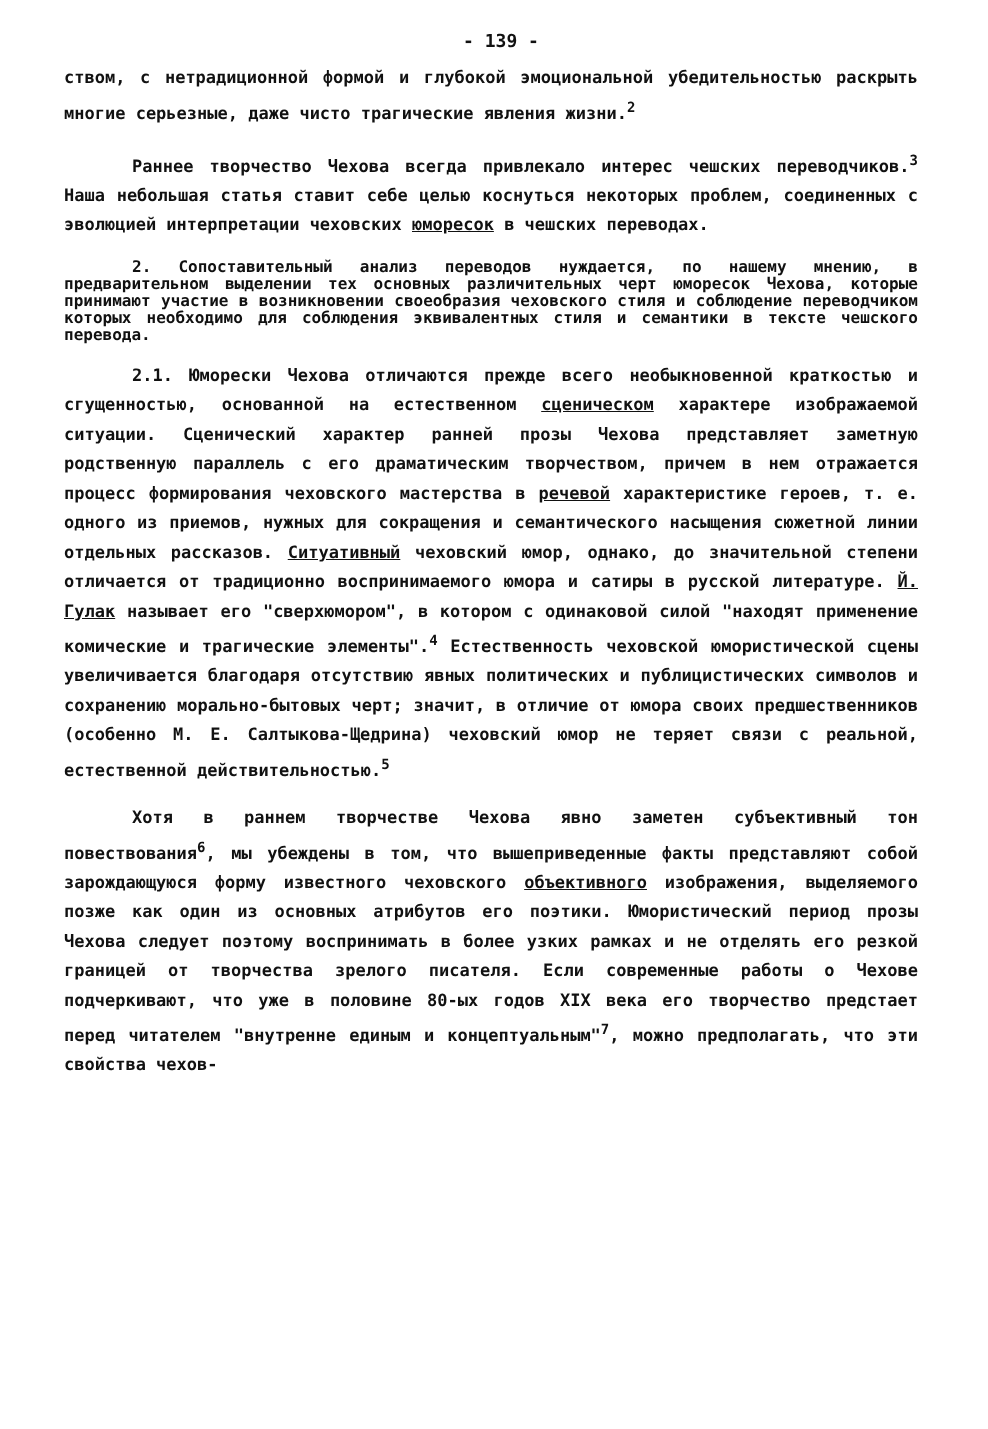- 139 -
ством, с нетрадиционной формой и глубокой эмоциональной убедительностью раскрыть многие серьезные, даже чисто трагические явления жизни.<sup>2</sup>
Раннее творчество Чехова всегда привлекало интерес чешских переводчиков.<sup>3</sup> Наша небольшая статья ставит себе целью коснуться некоторых проблем, соединенных с эволюцией интерпретации чеховских юморесок в чешских переводах.
2. Сопоставительный анализ переводов нуждается, по нашему мнению, в предварительном выделении тех основных различительных черт юморесок Чехова, которые принимают участие в возникновении своеобразия чеховского стиля и соблюдение переводчиком которых необходимо для соблюдения эквивалентных стиля и семантики в тексте чешского перевода.
2.1. Юморески Чехова отличаются прежде всего необыкновенной краткостью и сгущенностью, основанной на естественном сценическом характере изображаемой ситуации. Сценический характер ранней прозы Чехова представляет заметную родственную параллель с его драматическим творчеством, причем в нем отражается процесс формирования чеховского мастерства в речевой характеристике героев, т. е. одного из приемов, нужных для сокращения и семантического насыщения сюжетной линии отдельных рассказов. Ситуативный чеховский юмор, однако, до значительной степени отличается от традиционно воспринимаемого юмора и сатиры в русской литературе. Й. Гулак называет его "сверхюмором", в котором с одинаковой силой "находят применение комические и трагические элементы".<sup>4</sup> Естественность чеховской юмористической сцены увеличивается благодаря отсутствию явных политических и публицистических символов и сохранению морально-бытовых черт; значит, в отличие от юмора своих предшественников (особенно М. Е. Салтыкова-Щедрина) чеховский юмор не теряет связи с реальной, естественной действительностью.<sup>5</sup>
Хотя в раннем творчестве Чехова явно заметен субъективный тон повествования<sup>6</sup>, мы убеждены в том, что вышеприведенные факты представляют собой зарождающуюся форму известного чеховского объективного изображения, выделяемого позже как один из основных атрибутов его поэтики. Юмористический период прозы Чехова следует поэтому воспринимать в более узких рамках и не отделять его резкой границей от творчества зрелого писателя. Если современные работы о Чехове подчеркивают, что уже в половине 80-ых годов XIX века его творчество предстает перед читателем "внутренне единым и концептуальным"<sup>7</sup>, можно предполагать, что эти свойства чехов-